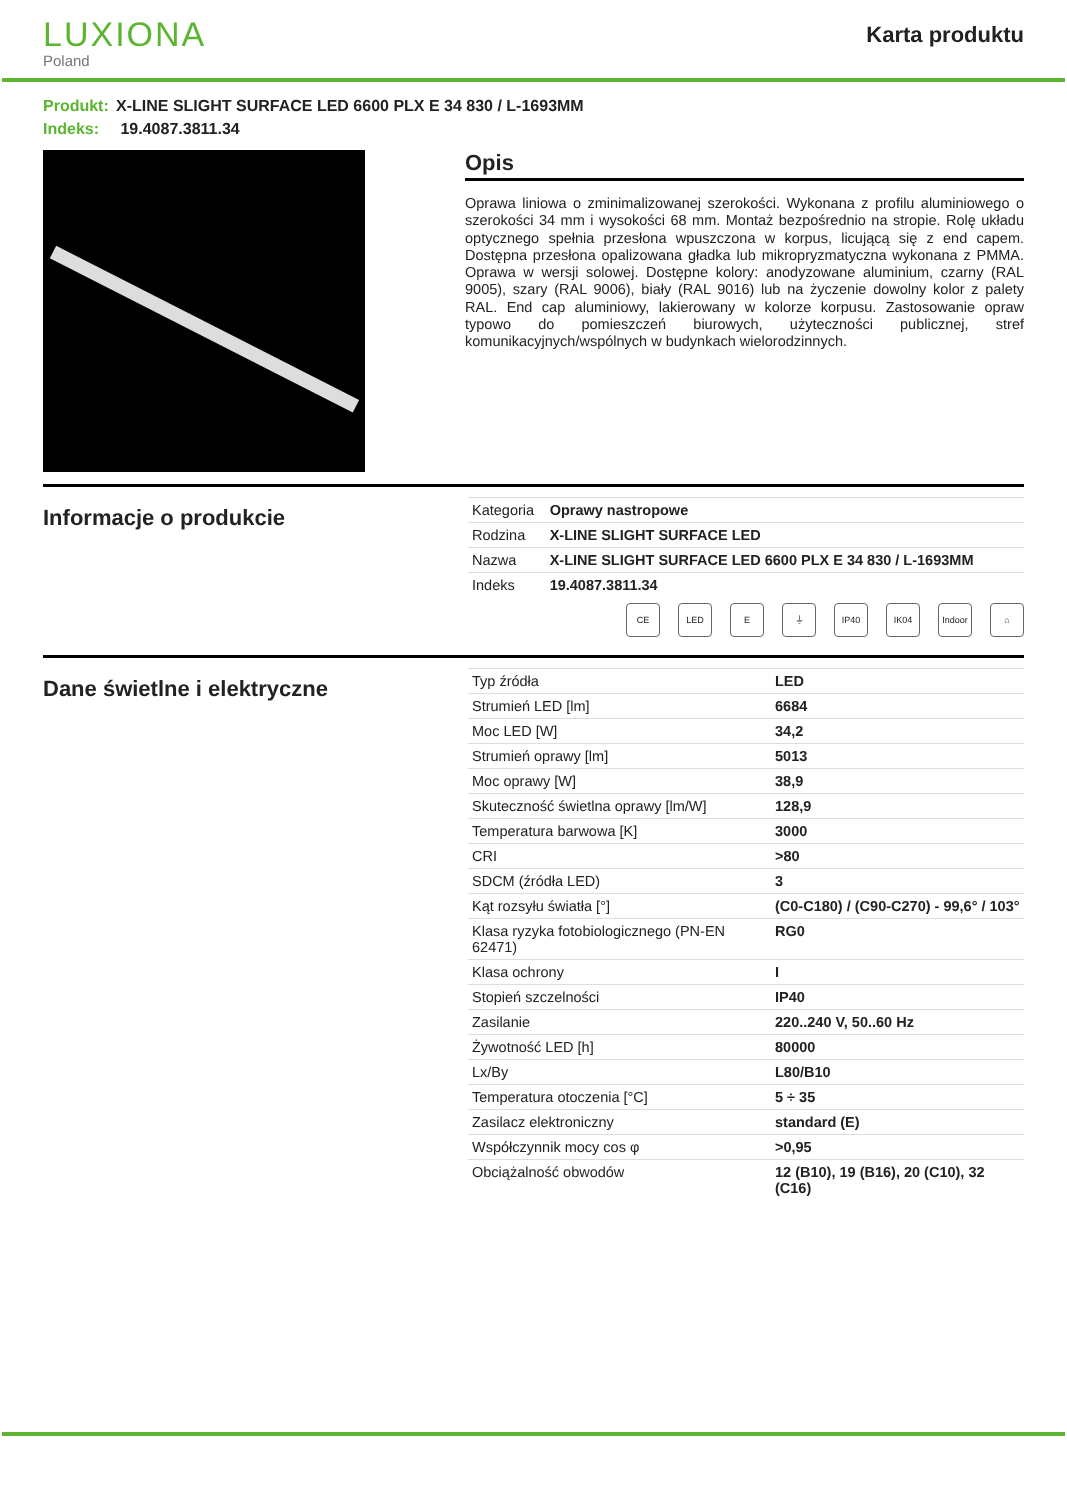LUXIONA
Poland
Karta produktu
Produkt: X-LINE SLIGHT SURFACE LED 6600 PLX E 34 830 / L-1693MM
Indeks: 19.4087.3811.34
Opis
Oprawa liniowa o zminimalizowanej szerokości. Wykonana z profilu aluminiowego o szerokości 34 mm i wysokości 68 mm. Montaż bezpośrednio na stropie. Rolę układu optycznego spełnia przesłona wpuszczona w korpus, licującą się z end capem. Dostępna przesłona opalizowana gładka lub mikropryzmatyczna wykonana z PMMA. Oprawa w wersji solowej. Dostępne kolory: anodyzowane aluminium, czarny (RAL 9005), szary (RAL 9006), biały (RAL 9016) lub na życzenie dowolny kolor z palety RAL. End cap aluminiowy, lakierowany w kolorze korpusu. Zastosowanie opraw typowo do pomieszczeń biurowych, użyteczności publicznej, stref komunikacyjnych/wspólnych w budynkach wielorodzinnych.
Informacje o produkcie
| Kategoria | Oprawy nastropowe |
| Rodzina | X-LINE SLIGHT SURFACE LED |
| Nazwa | X-LINE SLIGHT SURFACE LED 6600 PLX E 34 830 / L-1693MM |
| Indeks | 19.4087.3811.34 |
CE LED E ⏚ IP40 IK04 Indoor
⌂
Dane świetlne i elektryczne
| Typ źródła | LED |
| Strumień LED [lm] | 6684 |
| Moc LED [W] | 34,2 |
| Strumień oprawy [lm] | 5013 |
| Moc oprawy [W] | 38,9 |
| Skuteczność świetlna oprawy [lm/W] | 128,9 |
| Temperatura barwowa [K] | 3000 |
| CRI | >80 |
| SDCM (źródła LED) | 3 |
| Kąt rozsyłu światła [°] | (C0-C180) / (C90-C270) - 99,6° / 103° |
| Klasa ryzyka fotobiologicznego (PN-EN 62471) | RG0 |
| Klasa ochrony | I |
| Stopień szczelności | IP40 |
| Zasilanie | 220..240 V, 50..60 Hz |
| Żywotność LED [h] | 80000 |
| Lx/By | L80/B10 |
| Temperatura otoczenia [°C] | 5 ÷ 35 |
| Zasilacz elektroniczny | standard (E) |
| Współczynnik mocy cos φ | >0,95 |
| Obciążalność obwodów | 12 (B10), 19 (B16), 20 (C10), 32 (C16) |